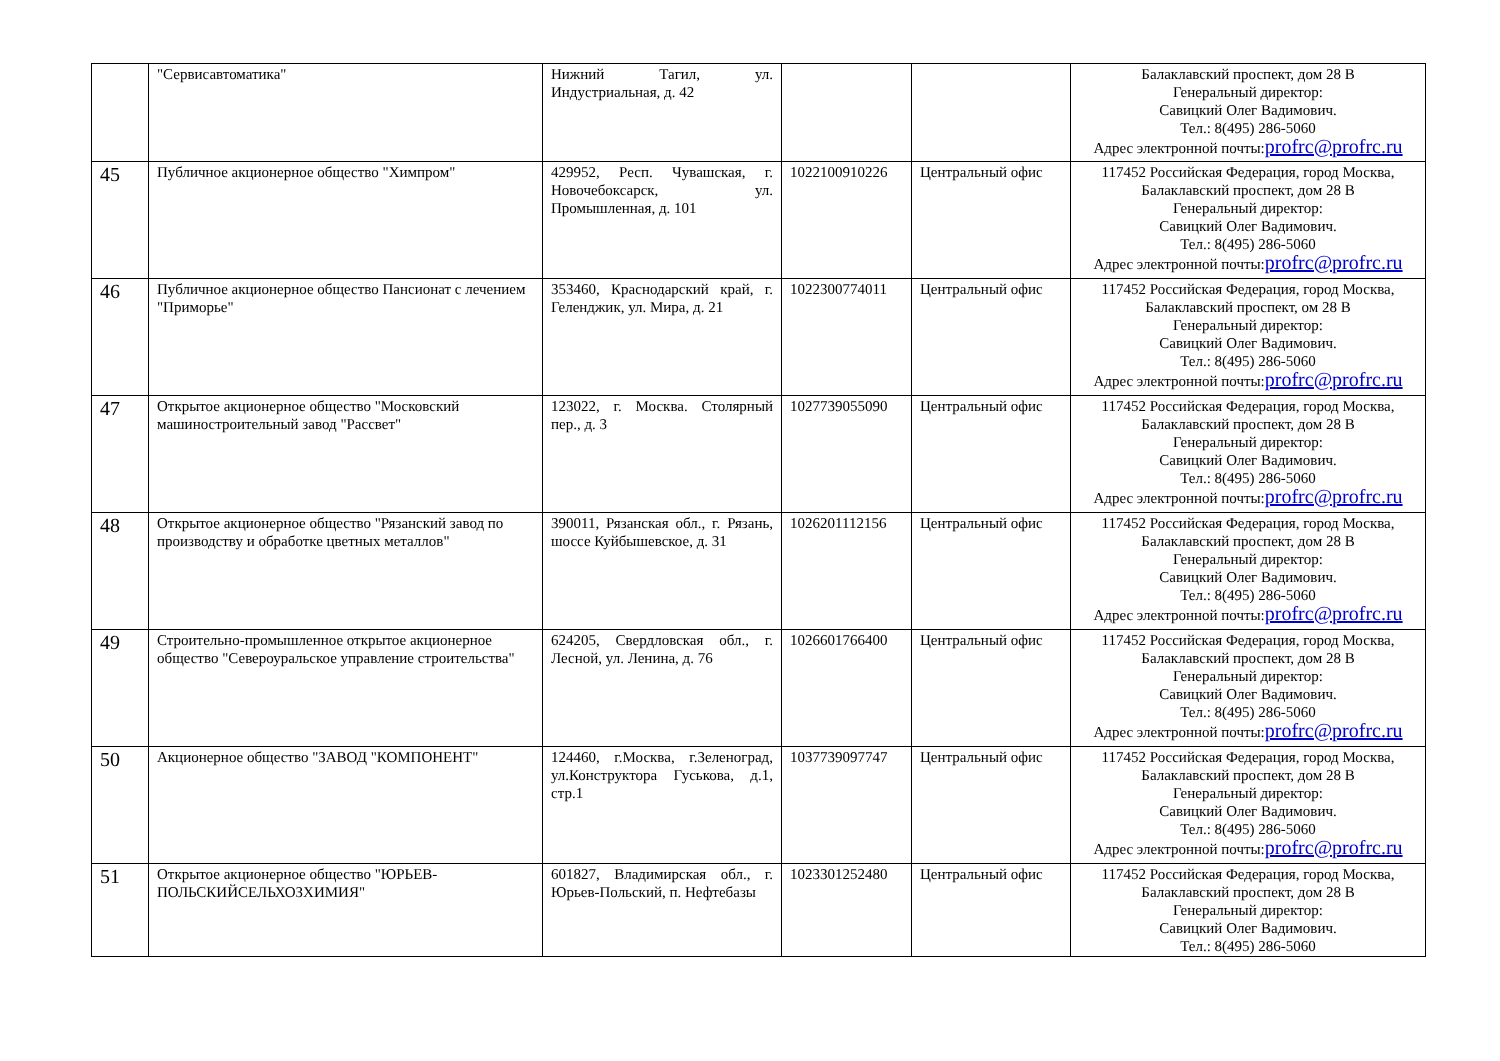| | "Сервисавтоматика" | Нижний Тагил, ул. Индустриальная, д. 42 | | | Балаклавский проспект, дом 28 В Генеральный директор: Савицкий Олег Вадимович. Тел.: 8(495) 286-5060 Адрес электронной почты: profrc@profrc.ru |
| 45 | Публичное акционерное общество "Химпром" | 429952, Респ. Чувашская, г. Новочебоксарск, ул. Промышленная, д. 101 | 1022100910226 | Центральный офис | 117452 Российская Федерация, город Москва, Балаклавский проспект, дом 28 В Генеральный директор: Савицкий Олег Вадимович. Тел.: 8(495) 286-5060 Адрес электронной почты: profrc@profrc.ru |
| 46 | Публичное акционерное общество Пансионат с лечением "Приморье" | 353460, Краснодарский край, г. Геленджик, ул. Мира, д. 21 | 1022300774011 | Центральный офис | 117452 Российская Федерация, город Москва, Балаклавский проспект, ом 28 В Генеральный директор: Савицкий Олег Вадимович. Тел.: 8(495) 286-5060 Адрес электронной почты: profrc@profrc.ru |
| 47 | Открытое акционерное общество "Московский машиностроительный завод "Рассвет" | 123022, г. Москва. Столярный пер., д. 3 | 1027739055090 | Центральный офис | 117452 Российская Федерация, город Москва, Балаклавский проспект, дом 28 В Генеральный директор: Савицкий Олег Вадимович. Тел.: 8(495) 286-5060 Адрес электронной почты: profrc@profrc.ru |
| 48 | Открытое акционерное общество "Рязанский завод по производству и обработке цветных металлов" | 390011, Рязанская обл., г. Рязань, шоссе Куйбышевское, д. 31 | 1026201112156 | Центральный офис | 117452 Российская Федерация, город Москва, Балаклавский проспект, дом 28 В Генеральный директор: Савицкий Олег Вадимович. Тел.: 8(495) 286-5060 Адрес электронной почты: profrc@profrc.ru |
| 49 | Строительно-промышленное открытое акционерное общество "Североуральское управление строительства" | 624205, Свердловская обл., г. Лесной, ул. Ленина, д. 76 | 1026601766400 | Центральный офис | 117452 Российская Федерация, город Москва, Балаклавский проспект, дом 28 В Генеральный директор: Савицкий Олег Вадимович. Тел.: 8(495) 286-5060 Адрес электронной почты: profrc@profrc.ru |
| 50 | Акционерное общество "ЗАВОД "КОМПОНЕНТ" | 124460, г.Москва, г.Зеленоград, ул.Конструктора Гуськова, д.1, стр.1 | 1037739097747 | Центральный офис | 117452 Российская Федерация, город Москва, Балаклавский проспект, дом 28 В Генеральный директор: Савицкий Олег Вадимович. Тел.: 8(495) 286-5060 Адрес электронной почты: profrc@profrc.ru |
| 51 | Открытое акционерное общество "ЮРЬЕВ-ПОЛЬСКИЙСЕЛЬХОЗХИМИЯ" | 601827, Владимирская обл., г. Юрьев-Польский, п. Нефтебазы | 1023301252480 | Центральный офис | 117452 Российская Федерация, город Москва, Балаклавский проспект, дом 28 В Генеральный директор: Савицкий Олег Вадимович. Тел.: 8(495) 286-5060 |